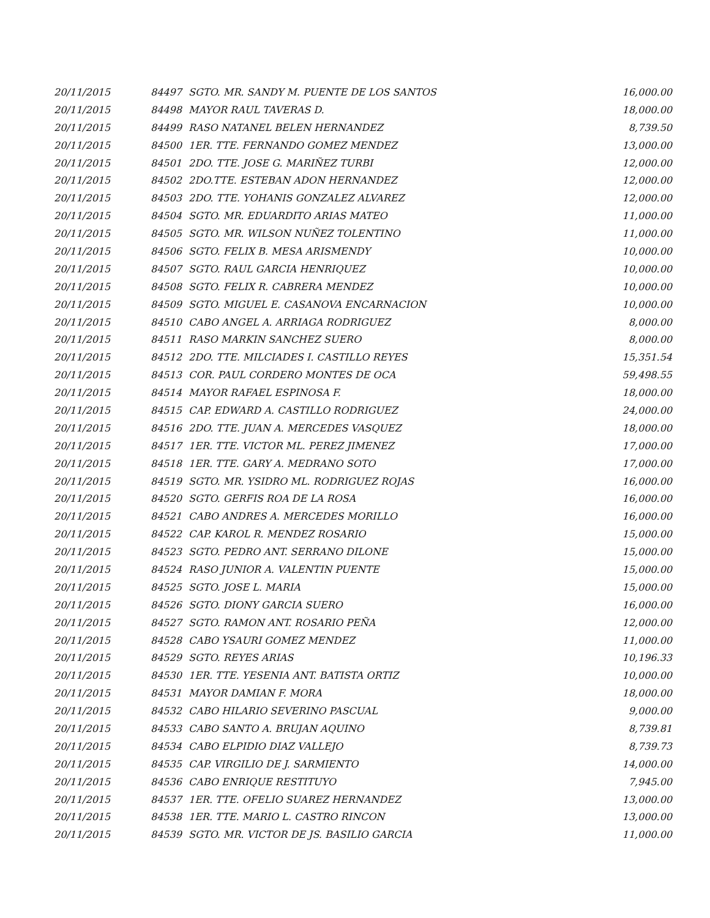| 20/11/2015 | 84497 | SGTO. MR. SANDY M. PUENTE DE LOS SANTOS | 16,000.00 |
| 20/11/2015 | 84498 | MAYOR RAUL TAVERAS D. | 18,000.00 |
| 20/11/2015 | 84499 | RASO NATANEL BELEN HERNANDEZ | 8,739.50 |
| 20/11/2015 | 84500 | 1ER. TTE. FERNANDO GOMEZ MENDEZ | 13,000.00 |
| 20/11/2015 | 84501 | 2DO. TTE. JOSE G. MARIÑEZ TURBI | 12,000.00 |
| 20/11/2015 | 84502 | 2DO.TTE. ESTEBAN ADON HERNANDEZ | 12,000.00 |
| 20/11/2015 | 84503 | 2DO. TTE. YOHANIS GONZALEZ ALVAREZ | 12,000.00 |
| 20/11/2015 | 84504 | SGTO. MR. EDUARDITO ARIAS MATEO | 11,000.00 |
| 20/11/2015 | 84505 | SGTO. MR. WILSON NUÑEZ TOLENTINO | 11,000.00 |
| 20/11/2015 | 84506 | SGTO. FELIX B. MESA ARISMENDY | 10,000.00 |
| 20/11/2015 | 84507 | SGTO. RAUL GARCIA HENRIQUEZ | 10,000.00 |
| 20/11/2015 | 84508 | SGTO. FELIX R. CABRERA MENDEZ | 10,000.00 |
| 20/11/2015 | 84509 | SGTO. MIGUEL E. CASANOVA ENCARNACION | 10,000.00 |
| 20/11/2015 | 84510 | CABO ANGEL A. ARRIAGA RODRIGUEZ | 8,000.00 |
| 20/11/2015 | 84511 | RASO MARKIN SANCHEZ SUERO | 8,000.00 |
| 20/11/2015 | 84512 | 2DO. TTE. MILCIADES I. CASTILLO REYES | 15,351.54 |
| 20/11/2015 | 84513 | COR. PAUL CORDERO MONTES DE OCA | 59,498.55 |
| 20/11/2015 | 84514 | MAYOR RAFAEL ESPINOSA F. | 18,000.00 |
| 20/11/2015 | 84515 | CAP. EDWARD A. CASTILLO RODRIGUEZ | 24,000.00 |
| 20/11/2015 | 84516 | 2DO. TTE. JUAN A. MERCEDES VASQUEZ | 18,000.00 |
| 20/11/2015 | 84517 | 1ER. TTE. VICTOR ML. PEREZ JIMENEZ | 17,000.00 |
| 20/11/2015 | 84518 | 1ER. TTE. GARY A. MEDRANO SOTO | 17,000.00 |
| 20/11/2015 | 84519 | SGTO. MR. YSIDRO ML. RODRIGUEZ ROJAS | 16,000.00 |
| 20/11/2015 | 84520 | SGTO. GERFIS ROA DE LA ROSA | 16,000.00 |
| 20/11/2015 | 84521 | CABO ANDRES A. MERCEDES MORILLO | 16,000.00 |
| 20/11/2015 | 84522 | CAP. KAROL R. MENDEZ ROSARIO | 15,000.00 |
| 20/11/2015 | 84523 | SGTO. PEDRO ANT. SERRANO DILONE | 15,000.00 |
| 20/11/2015 | 84524 | RASO JUNIOR A. VALENTIN PUENTE | 15,000.00 |
| 20/11/2015 | 84525 | SGTO. JOSE L. MARIA | 15,000.00 |
| 20/11/2015 | 84526 | SGTO. DIONY GARCIA SUERO | 16,000.00 |
| 20/11/2015 | 84527 | SGTO. RAMON ANT. ROSARIO PEÑA | 12,000.00 |
| 20/11/2015 | 84528 | CABO YSAURI GOMEZ MENDEZ | 11,000.00 |
| 20/11/2015 | 84529 | SGTO. REYES ARIAS | 10,196.33 |
| 20/11/2015 | 84530 | 1ER. TTE. YESENIA ANT. BATISTA ORTIZ | 10,000.00 |
| 20/11/2015 | 84531 | MAYOR DAMIAN F. MORA | 18,000.00 |
| 20/11/2015 | 84532 | CABO HILARIO SEVERINO PASCUAL | 9,000.00 |
| 20/11/2015 | 84533 | CABO SANTO A. BRUJAN AQUINO | 8,739.81 |
| 20/11/2015 | 84534 | CABO ELPIDIO DIAZ VALLEJO | 8,739.73 |
| 20/11/2015 | 84535 | CAP. VIRGILIO DE J. SARMIENTO | 14,000.00 |
| 20/11/2015 | 84536 | CABO ENRIQUE RESTITUYO | 7,945.00 |
| 20/11/2015 | 84537 | 1ER. TTE. OFELIO SUAREZ HERNANDEZ | 13,000.00 |
| 20/11/2015 | 84538 | 1ER. TTE. MARIO L. CASTRO RINCON | 13,000.00 |
| 20/11/2015 | 84539 | SGTO. MR. VICTOR DE JS. BASILIO GARCIA | 11,000.00 |